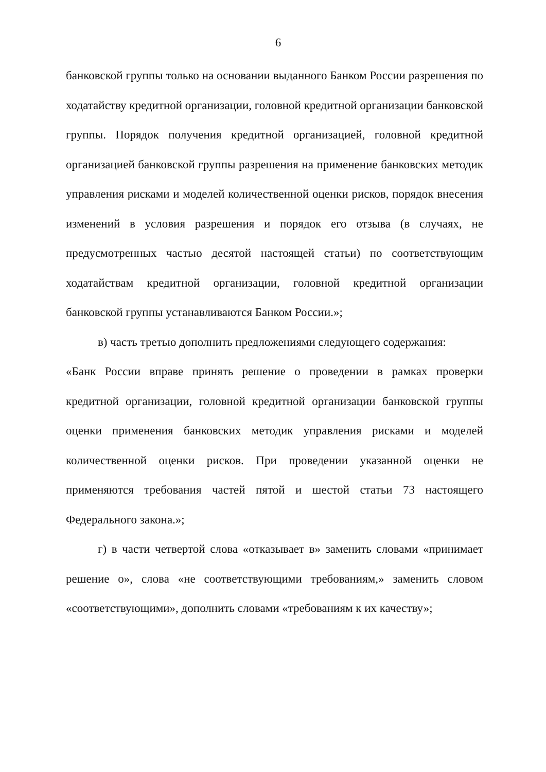6
банковской группы только на основании выданного Банком России разрешения по ходатайству кредитной организации, головной кредитной организации банковской группы. Порядок получения кредитной организацией, головной кредитной организацией банковской группы разрешения на применение банковских методик управления рисками и моделей количественной оценки рисков, порядок внесения изменений в условия разрешения и порядок его отзыва (в случаях, не предусмотренных частью десятой настоящей статьи) по соответствующим ходатайствам кредитной организации, головной кредитной организации банковской группы устанавливаются Банком России.»;
в) часть третью дополнить предложениями следующего содержания:
«Банк России вправе принять решение о проведении в рамках проверки кредитной организации, головной кредитной организации банковской группы оценки применения банковских методик управления рисками и моделей количественной оценки рисков. При проведении указанной оценки не применяются требования частей пятой и шестой статьи 73 настоящего Федерального закона.»;
г) в части четвертой слова «отказывает в» заменить словами «принимает решение о», слова «не соответствующими требованиям,» заменить словом «соответствующими», дополнить словами «требованиям к их качеству»;